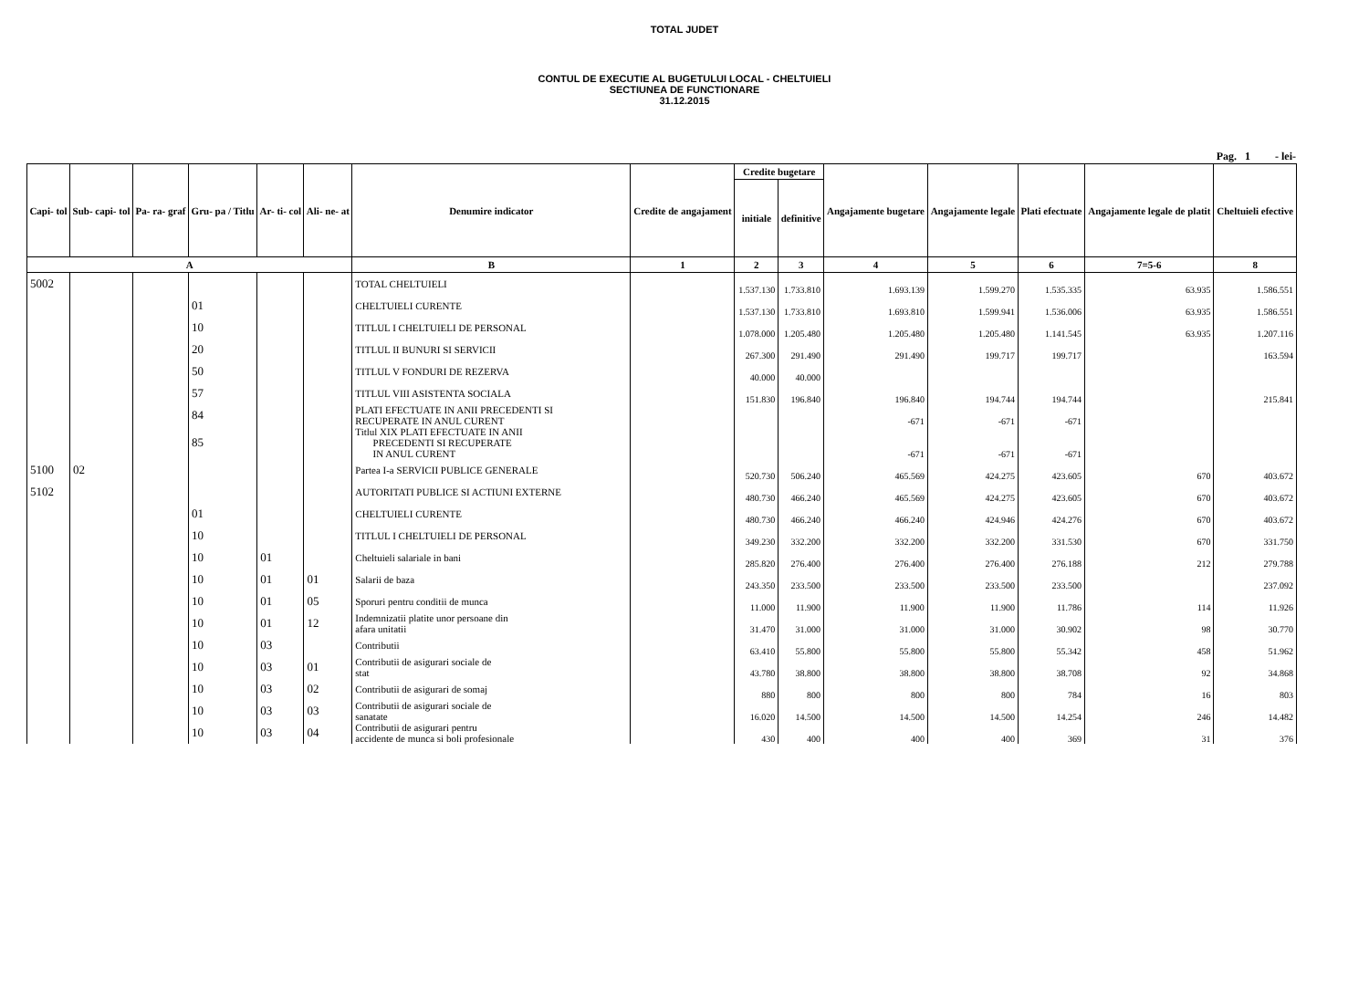TOTAL JUDET
CONTUL DE EXECUTIE AL BUGETULUI LOCAL - CHELTUIELI
SECTIUNEA DE FUNCTIONARE
31.12.2015
Pag. 1 - lei-
| Capi- tol | Sub- capi- tol | Pa- ra- graf | Gru- pa / Titlu | Ar- ti- col | Ali- ne- at | Denumire indicator | Credite de angajament | Credite bugetare | | Angajamente bugetare | Angajamente legale | Plati efectuate | Angajamente legale de platit | Cheltuieli efective |
| --- | --- | --- | --- | --- | --- | --- | --- | --- | --- | --- | --- | --- | --- | --- |
| | | | | | | | | initiale | definitive | | | | | |
| A | | | | | | B | 1 | 2 | 3 | 4 | 5 | 6 | 7=5-6 | 8 |
| 5002 | | | | | | TOTAL CHELTUIELI | | 1.537.130 | 1.733.810 | 1.693.139 | 1.599.270 | 1.535.335 | 63.935 | 1.586.551 |
| | | | 01 | | | CHELTUIELI CURENTE | | 1.537.130 | 1.733.810 | 1.693.810 | 1.599.941 | 1.536.006 | 63.935 | 1.586.551 |
| | | | 10 | | | TITLUL I CHELTUIELI DE PERSONAL | | 1.078.000 | 1.205.480 | 1.205.480 | 1.205.480 | 1.141.545 | 63.935 | 1.207.116 |
| | | | 20 | | | TITLUL II BUNURI SI SERVICII | | 267.300 | 291.490 | 291.490 | 199.717 | 199.717 | | 163.594 |
| | | | 50 | | | TITLUL V FONDURI DE REZERVA | | 40.000 | 40.000 | | | | | |
| | | | 57 | | | TITLUL VIII ASISTENTA SOCIALA | | 151.830 | 196.840 | 196.840 | 194.744 | 194.744 | | 215.841 |
| | | | 84 | | | PLATI EFECTUATE IN ANII PRECEDENTI SI RECUPERATE IN ANUL CURENT | | | | -671 | -671 | -671 | | |
| | | | 85 | | | Titlul XIX PLATI EFECTUATE IN ANII PRECEDENTI SI RECUPERATE IN ANUL CURENT | | | | -671 | -671 | -671 | | |
| 5100 | 02 | | | | | Partea I-a SERVICII PUBLICE GENERALE | | 520.730 | 506.240 | 465.569 | 424.275 | 423.605 | 670 | 403.672 |
| 5102 | | | | | | AUTORITATI PUBLICE SI ACTIUNI EXTERNE | | 480.730 | 466.240 | 465.569 | 424.275 | 423.605 | 670 | 403.672 |
| | | | 01 | | | CHELTUIELI CURENTE | | 480.730 | 466.240 | 466.240 | 424.946 | 424.276 | 670 | 403.672 |
| | | | 10 | | | TITLUL I CHELTUIELI DE PERSONAL | | 349.230 | 332.200 | 332.200 | 332.200 | 331.530 | 670 | 331.750 |
| | | | 10 | 01 | | Cheltuieli salariale in bani | | 285.820 | 276.400 | 276.400 | 276.400 | 276.188 | 212 | 279.788 |
| | | | 10 | 01 | 01 | Salarii de baza | | 243.350 | 233.500 | 233.500 | 233.500 | 233.500 | | 237.092 |
| | | | 10 | 01 | 05 | Sporuri pentru conditii de munca | | 11.000 | 11.900 | 11.900 | 11.900 | 11.786 | 114 | 11.926 |
| | | | 10 | 01 | 12 | Indemnizatii platite unor persoane din afara unitatii | | 31.470 | 31.000 | 31.000 | 31.000 | 30.902 | 98 | 30.770 |
| | | | 10 | 03 | | Contributii | | 63.410 | 55.800 | 55.800 | 55.800 | 55.342 | 458 | 51.962 |
| | | | 10 | 03 | 01 | Contributii de asigurari sociale de stat | | 43.780 | 38.800 | 38.800 | 38.800 | 38.708 | 92 | 34.868 |
| | | | 10 | 03 | 02 | Contributii de asigurari de somaj | | 880 | 800 | 800 | 800 | 784 | 16 | 803 |
| | | | 10 | 03 | 03 | Contributii de asigurari sociale de sanatate | | 16.020 | 14.500 | 14.500 | 14.500 | 14.254 | 246 | 14.482 |
| | | | 10 | 03 | 04 | Contributii de asigurari pentru accidente de munca si boli profesionale | | 430 | 400 | 400 | 400 | 369 | 31 | 376 |